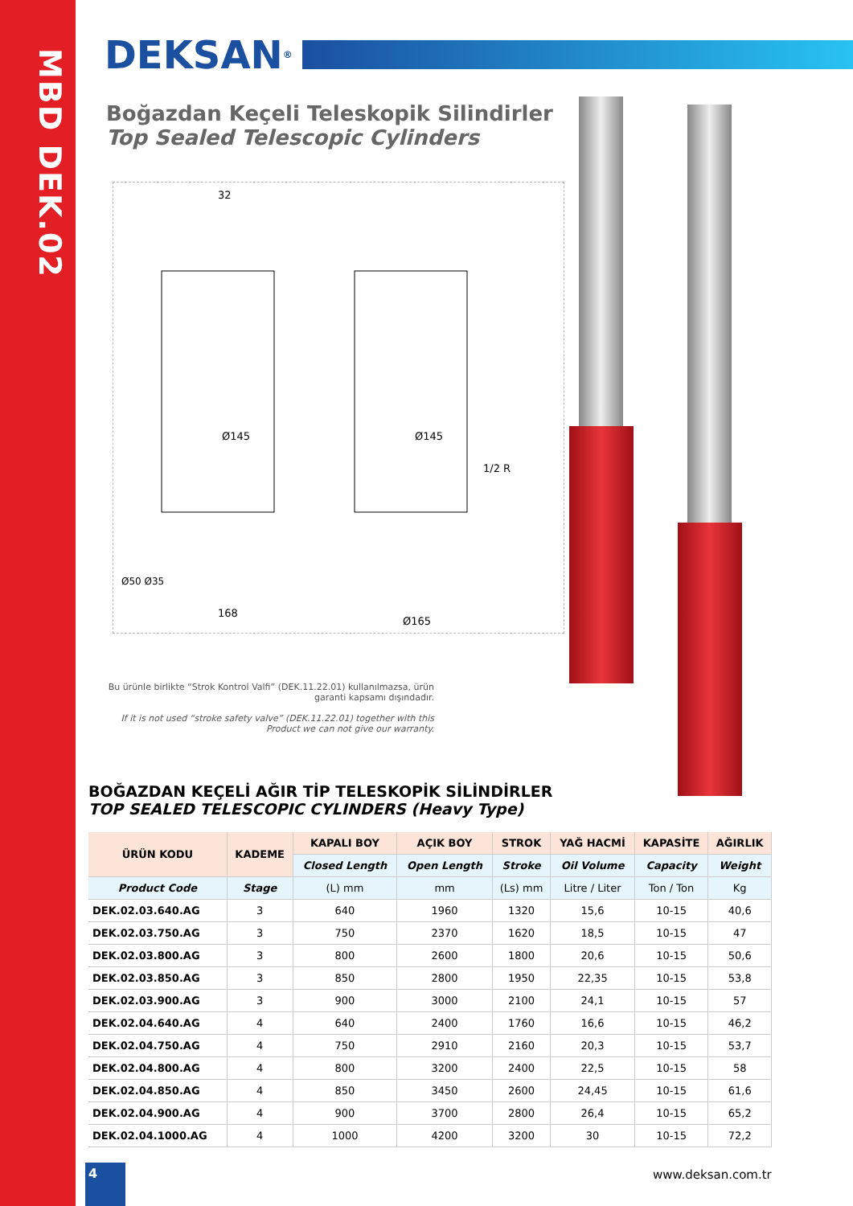MBD DEK.02
DEKSAN<sup>®</sup>
Boğazdan Keçeli Teleskopik Silindirler
Top Sealed Telescopic Cylinders
32
Ø145
Ø145
1/2 R
168
Ø165
Ø50 Ø35
Bu ürünle birlikte “Strok Kontrol Valfi” (DEK.11.22.01) kullanılmazsa, ürün garanti kapsamı dışındadır.
If it is not used “stroke safety valve” (DEK.11.22.01) together with this Product we can not give our warranty.
BOĞAZDAN KEÇELİ AĞIR TİP TELESKOPİK SİLİNDİRLER
TOP SEALED TELESCOPIC CYLINDERS (Heavy Type)
| ÜRÜN KODU | KADEME | KAPALI BOY | AÇIK BOY | STROK | YAĞ HACMİ | KAPASİTE | AĞIRLIK |
| --- | --- | --- | --- | --- | --- | --- | --- |
| | | Closed Length | Open Length | Stroke | Oil Volume | Capacity | Weight |
| Product Code | Stage | (L) mm | mm | (Ls) mm | Litre / Liter | Ton / Ton | Kg |
| DEK.02.03.640.AG | 3 | 640 | 1960 | 1320 | 15,6 | 10-15 | 40,6 |
| DEK.02.03.750.AG | 3 | 750 | 2370 | 1620 | 18,5 | 10-15 | 47 |
| DEK.02.03.800.AG | 3 | 800 | 2600 | 1800 | 20,6 | 10-15 | 50,6 |
| DEK.02.03.850.AG | 3 | 850 | 2800 | 1950 | 22,35 | 10-15 | 53,8 |
| DEK.02.03.900.AG | 3 | 900 | 3000 | 2100 | 24,1 | 10-15 | 57 |
| DEK.02.04.640.AG | 4 | 640 | 2400 | 1760 | 16,6 | 10-15 | 46,2 |
| DEK.02.04.750.AG | 4 | 750 | 2910 | 2160 | 20,3 | 10-15 | 53,7 |
| DEK.02.04.800.AG | 4 | 800 | 3200 | 2400 | 22,5 | 10-15 | 58 |
| DEK.02.04.850.AG | 4 | 850 | 3450 | 2600 | 24,45 | 10-15 | 61,6 |
| DEK.02.04.900.AG | 4 | 900 | 3700 | 2800 | 26,4 | 10-15 | 65,2 |
| DEK.02.04.1000.AG | 4 | 1000 | 4200 | 3200 | 30 | 10-15 | 72,2 |
4
www.deksan.com.tr